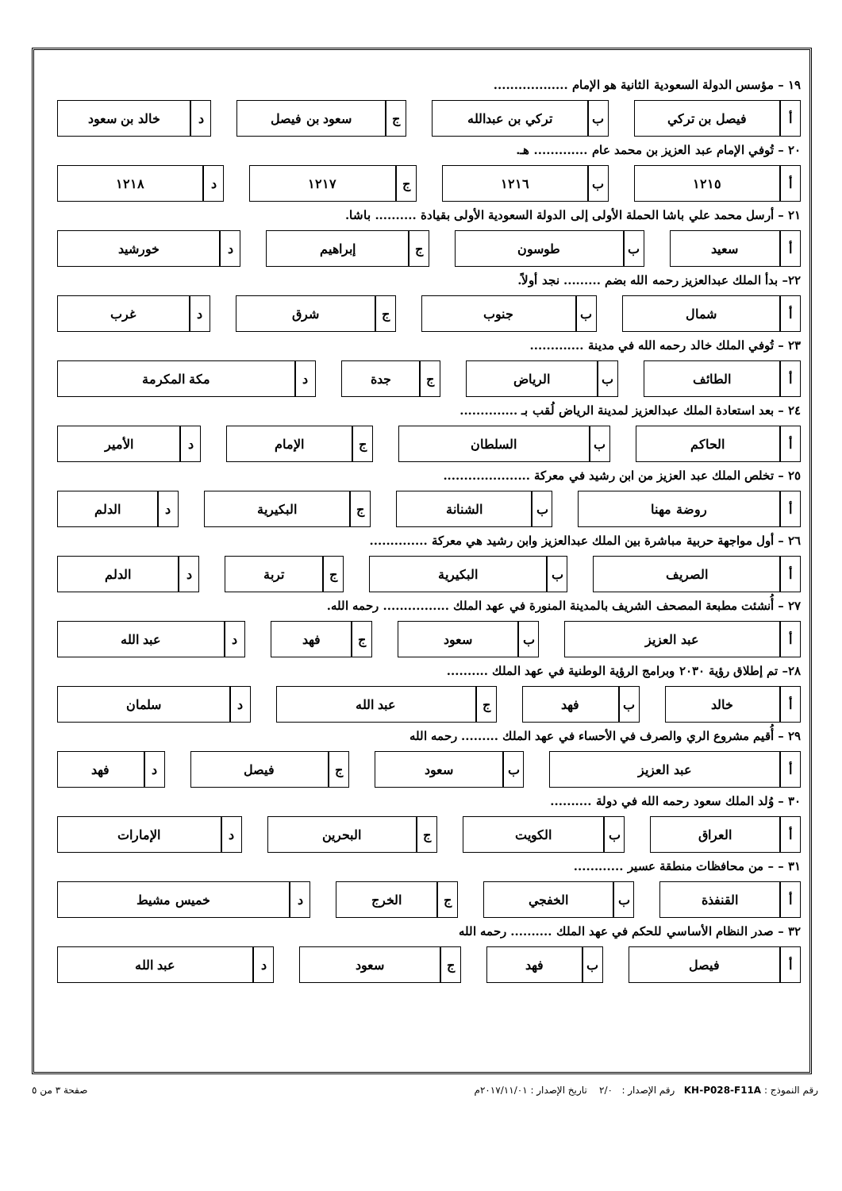١٩ – مؤسس الدولة السعودية الثانية هو الإمام ..................
| أ | فيصل بن تركي | | ب | تركي بن عبدالله | | ج | سعود بن فيصل | | د | خالد بن سعود |
٢٠ – تُوفي الإمام عبد العزيز بن محمد عام ............. هـ.
| أ | ١٢١٥ | | ب | ١٢١٦ | | ج | ١٢١٧ | | د | ١٢١٨ |
٢١ – أرسل محمد علي باشا الحملة الأولى إلى الدولة السعودية الأولى بقيادة .......... باشا.
| أ | سعيد | | ب | طوسون | | ج | إبراهيم | | د | خورشيد |
٢٢– بدأ الملك عبدالعزيز رحمه الله بضم ......... نجد أولاً.
| أ | شمال | | ب | جنوب | | ج | شرق | | د | غرب |
٢٣ – تُوفي الملك خالد رحمه الله في مدينة .............
| أ | الطائف | | ب | الرياض | | ج | جدة | | د | مكة المكرمة |
٢٤ – بعد استعادة الملك عبدالعزيز لمدينة الرياض لُقب بـ ..............
| أ | الحاكم | | ب | السلطان | | ج | الإمام | | د | الأمير |
٢٥ – تخلص الملك عبد العزيز من ابن رشيد في معركة .....................
| أ | روضة مهنا | | ب | الشنانة | | ج | البكيرية | | د | الدلم |
٢٦ – أول مواجهة حربية مباشرة بين الملك عبدالعزيز وابن رشيد هي معركة ..............
| أ | الصريف | | ب | البكيرية | | ج | تربة | | د | الدلم |
٢٧ – أُنشئت مطبعة المصحف الشريف بالمدينة المنورة في عهد الملك ................ رحمه الله.
| أ | عبد العزيز | | ب | سعود | | ج | فهد | | د | عبد الله |
٢٨– تم إطلاق رؤية ٢٠٣٠ وبرامج الرؤية الوطنية في عهد الملك ..........
| أ | خالد | | ب | فهد | | ج | عبد الله | | د | سلمان |
٢٩ – أُقيم مشروع الري والصرف في الأحساء في عهد الملك ......... رحمه الله
| أ | عبد العزيز | | ب | سعود | | ج | فيصل | | د | فهد |
٣٠ – وُلد الملك سعود رحمه الله في دولة ..........
| أ | العراق | | ب | الكويت | | ج | البحرين | | د | الإمارات |
٣١ – – من محافظات منطقة عسير ............
| أ | القنفذة | | ب | الخفجي | | ج | الخرج | | د | خميس مشيط |
٣٢ – صدر النظام الأساسي للحكم في عهد الملك .......... رحمه الله
| أ | فيصل | | ب | فهد | | ج | سعود | | د | عبد الله |
رقم النموذج : KH-P028-F11A رقم الإصدار : ٢/٠ تاريخ الإصدار : ٢٠١٧/١١/٠١م صفحة ٣ من ٥